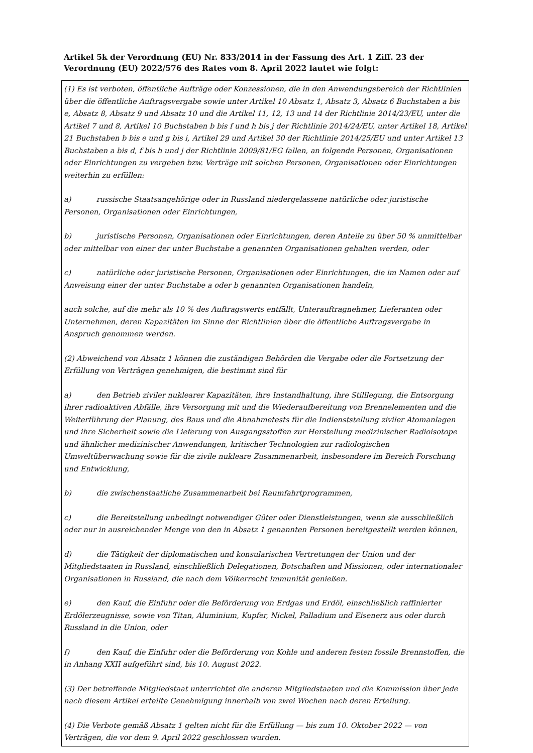Artikel 5k der Verordnung (EU) Nr. 833/2014 in der Fassung des Art. 1 Ziff. 23 der Verordnung (EU) 2022/576 des Rates vom 8. April 2022 lautet wie folgt:
(1) Es ist verboten, öffentliche Aufträge oder Konzessionen, die in den Anwendungsbereich der Richtlinien über die öffentliche Auftragsvergabe sowie unter Artikel 10 Absatz 1, Absatz 3, Absatz 6 Buchstaben a bis e, Absatz 8, Absatz 9 und Absatz 10 und die Artikel 11, 12, 13 und 14 der Richtlinie 2014/23/EU, unter die Artikel 7 und 8, Artikel 10 Buchstaben b bis f und h bis j der Richtlinie 2014/24/EU, unter Artikel 18, Artikel 21 Buchstaben b bis e und g bis i, Artikel 29 und Artikel 30 der Richtlinie 2014/25/EU und unter Artikel 13 Buchstaben a bis d, f bis h und j der Richtlinie 2009/81/EG fallen, an folgende Personen, Organisationen oder Einrichtungen zu vergeben bzw. Verträge mit solchen Personen, Organisationen oder Einrichtungen weiterhin zu erfüllen:
a) russische Staatsangehörige oder in Russland niedergelassene natürliche oder juristische Personen, Organisationen oder Einrichtungen,
b) juristische Personen, Organisationen oder Einrichtungen, deren Anteile zu über 50 % unmittelbar oder mittelbar von einer der unter Buchstabe a genannten Organisationen gehalten werden, oder
c) natürliche oder juristische Personen, Organisationen oder Einrichtungen, die im Namen oder auf Anweisung einer der unter Buchstabe a oder b genannten Organisationen handeln,
auch solche, auf die mehr als 10 % des Auftragswerts entfällt, Unterauftragnehmer, Lieferanten oder Unternehmen, deren Kapazitäten im Sinne der Richtlinien über die öffentliche Auftragsvergabe in Anspruch genommen werden.
(2) Abweichend von Absatz 1 können die zuständigen Behörden die Vergabe oder die Fortsetzung der Erfüllung von Verträgen genehmigen, die bestimmt sind für
a) den Betrieb ziviler nuklearer Kapazitäten, ihre Instandhaltung, ihre Stilllegung, die Entsorgung ihrer radioaktiven Abfälle, ihre Versorgung mit und die Wiederaufbereitung von Brennelementen und die Weiterführung der Planung, des Baus und die Abnahmetests für die Indienststellung ziviler Atomanlagen und ihre Sicherheit sowie die Lieferung von Ausgangsstoffen zur Herstellung medizinischer Radioisotope und ähnlicher medizinischer Anwendungen, kritischer Technologien zur radiologischen Umweltüberwachung sowie für die zivile nukleare Zusammenarbeit, insbesondere im Bereich Forschung und Entwicklung,
b) die zwischenstaatliche Zusammenarbeit bei Raumfahrtprogrammen,
c) die Bereitstellung unbedingt notwendiger Güter oder Dienstleistungen, wenn sie ausschließlich oder nur in ausreichender Menge von den in Absatz 1 genannten Personen bereitgestellt werden können,
d) die Tätigkeit der diplomatischen und konsularischen Vertretungen der Union und der Mitgliedstaaten in Russland, einschließlich Delegationen, Botschaften und Missionen, oder internationaler Organisationen in Russland, die nach dem Völkerrecht Immunität genießen.
e) den Kauf, die Einfuhr oder die Beförderung von Erdgas und Erdöl, einschließlich raffinierter Erdölerzeugnisse, sowie von Titan, Aluminium, Kupfer, Nickel, Palladium und Eisenerz aus oder durch Russland in die Union, oder
f) den Kauf, die Einfuhr oder die Beförderung von Kohle und anderen festen fossile Brennstoffen, die in Anhang XXII aufgeführt sind, bis 10. August 2022.
(3) Der betreffende Mitgliedstaat unterrichtet die anderen Mitgliedstaaten und die Kommission über jede nach diesem Artikel erteilte Genehmigung innerhalb von zwei Wochen nach deren Erteilung.
(4) Die Verbote gemäß Absatz 1 gelten nicht für die Erfüllung — bis zum 10. Oktober 2022 — von Verträgen, die vor dem 9. April 2022 geschlossen wurden.